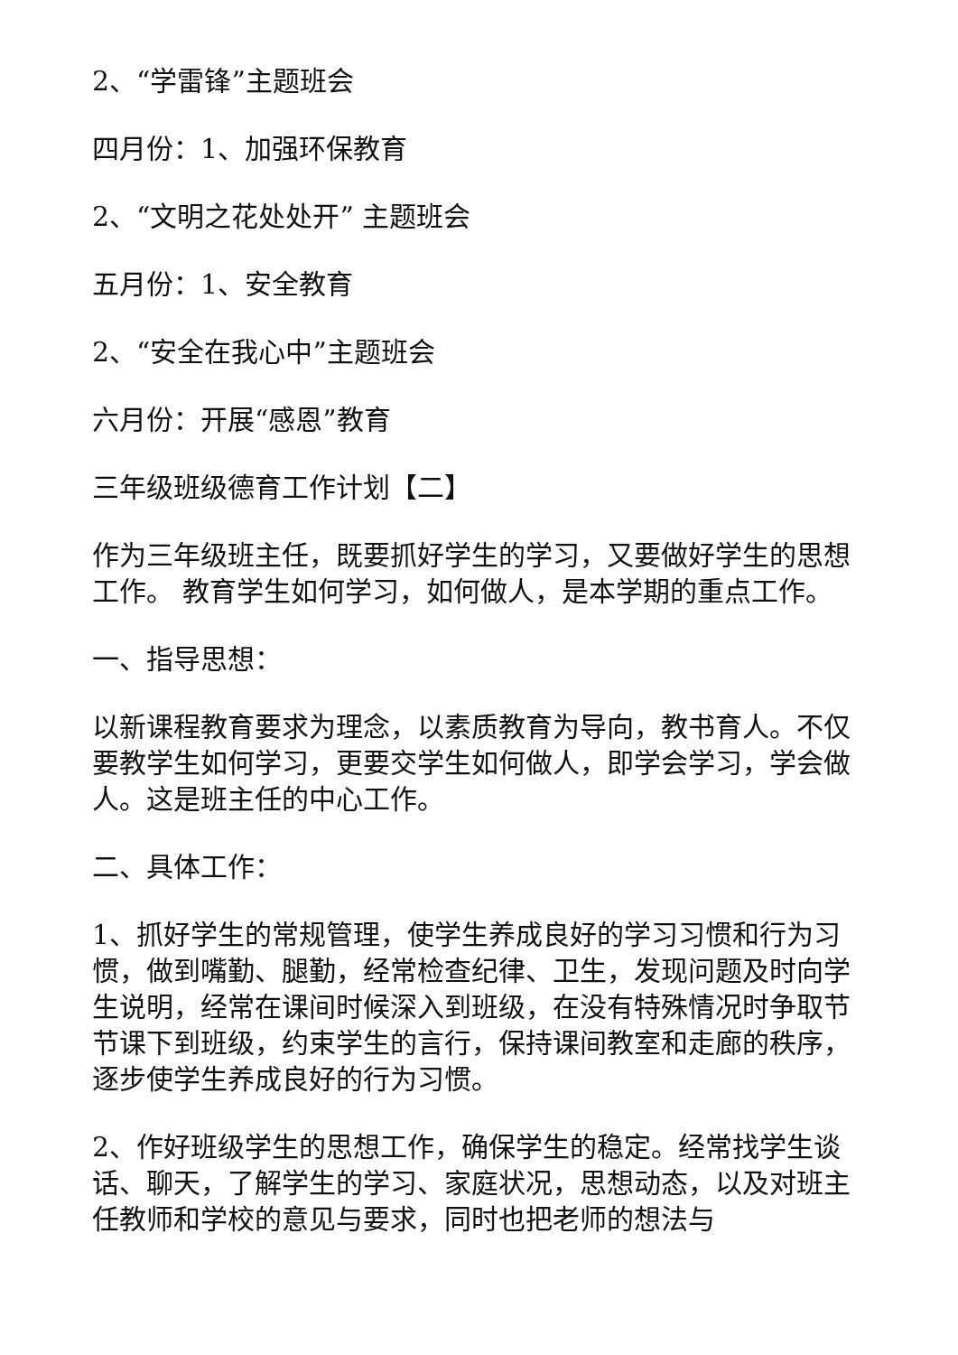2、“学雷锋”主题班会
四月份：1、加强环保教育
2、“文明之花处处开” 主题班会
五月份：1、安全教育
2、“安全在我心中”主题班会
六月份：开展“感恩”教育
三年级班级德育工作计划【二】
作为三年级班主任，既要抓好学生的学习，又要做好学生的思想工作。 教育学生如何学习，如何做人，是本学期的重点工作。
一、指导思想：
以新课程教育要求为理念，以素质教育为导向，教书育人。不仅要教学生如何学习，更要交学生如何做人，即学会学习，学会做人。这是班主任的中心工作。
二、具体工作：
1、抓好学生的常规管理，使学生养成良好的学习习惯和行为习惯，做到嘴勤、腿勤，经常检查纪律、卫生，发现问题及时向学生说明，经常在课间时候深入到班级，在没有特殊情况时争取节节课下到班级，约束学生的言行，保持课间教室和走廊的秩序，逐步使学生养成良好的行为习惯。
2、作好班级学生的思想工作，确保学生的稳定。经常找学生谈话、聊天，了解学生的学习、家庭状况，思想动态，以及对班主任教师和学校的意见与要求，同时也把老师的想法与